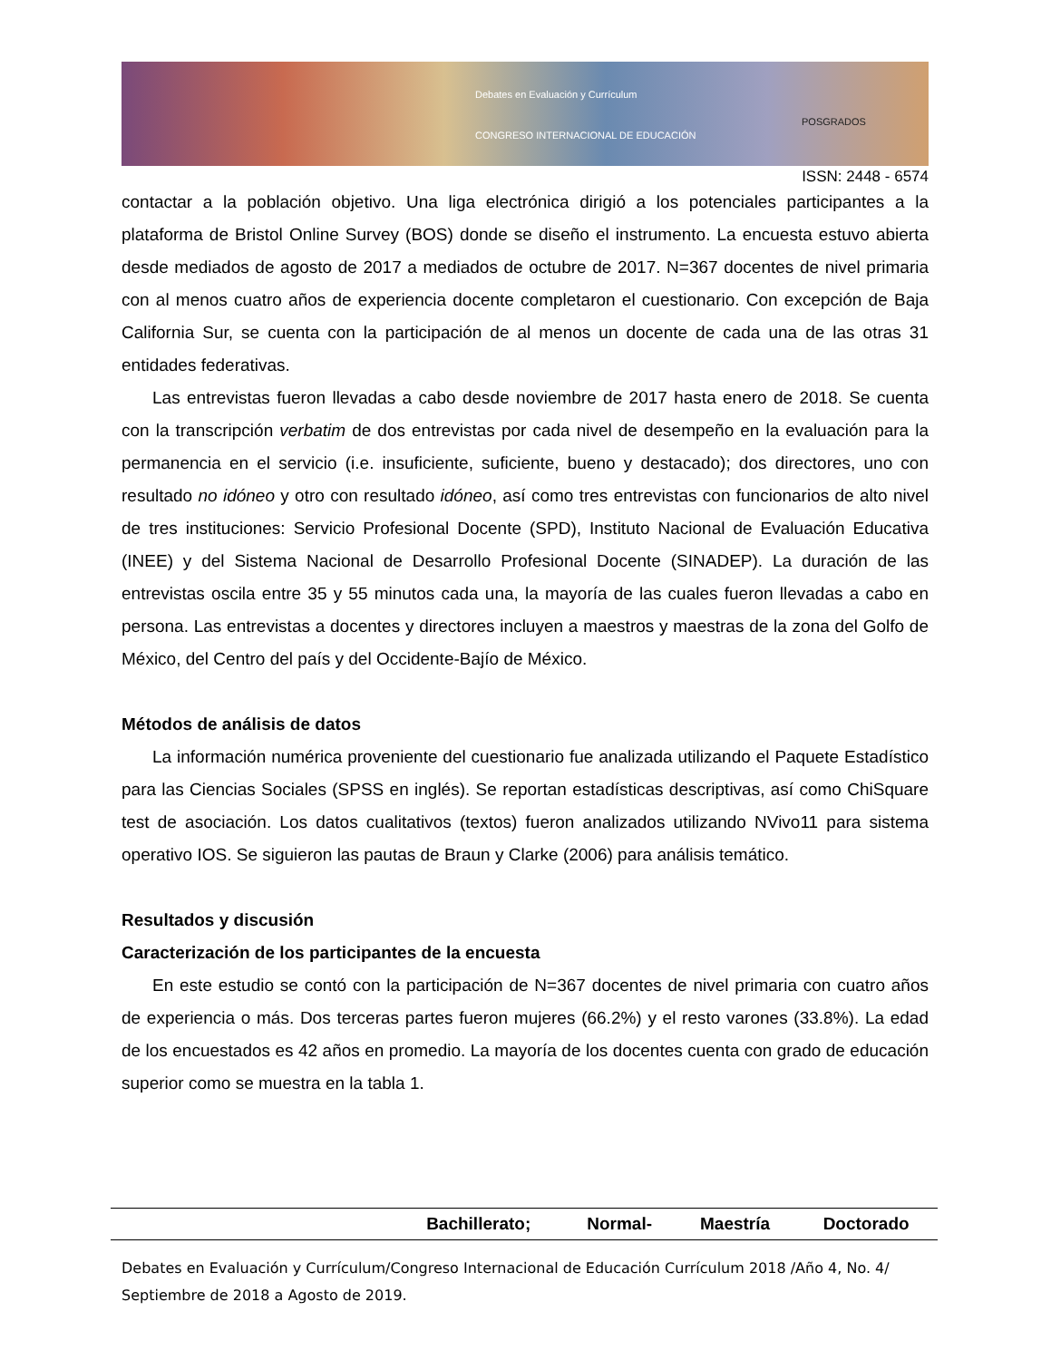Debates en Evaluación y Currículum
CONGRESO INTERNACIONAL DE EDUCACIÓN
POSGRADOS
ISSN: 2448 - 6574
contactar a la población objetivo. Una liga electrónica dirigió a los potenciales participantes a la plataforma de Bristol Online Survey (BOS) donde se diseño el instrumento. La encuesta estuvo abierta desde mediados de agosto de 2017 a mediados de octubre de 2017. N=367 docentes de nivel primaria con al menos cuatro años de experiencia docente completaron el cuestionario. Con excepción de Baja California Sur, se cuenta con la participación de al menos un docente de cada una de las otras 31 entidades federativas.
Las entrevistas fueron llevadas a cabo desde noviembre de 2017 hasta enero de 2018. Se cuenta con la transcripción verbatim de dos entrevistas por cada nivel de desempeño en la evaluación para la permanencia en el servicio (i.e. insuficiente, suficiente, bueno y destacado); dos directores, uno con resultado no idóneo y otro con resultado idóneo, así como tres entrevistas con funcionarios de alto nivel de tres instituciones: Servicio Profesional Docente (SPD), Instituto Nacional de Evaluación Educativa (INEE) y del Sistema Nacional de Desarrollo Profesional Docente (SINADEP). La duración de las entrevistas oscila entre 35 y 55 minutos cada una, la mayoría de las cuales fueron llevadas a cabo en persona. Las entrevistas a docentes y directores incluyen a maestros y maestras de la zona del Golfo de México, del Centro del país y del Occidente-Bajío de México.
Métodos de análisis de datos
La información numérica proveniente del cuestionario fue analizada utilizando el Paquete Estadístico para las Ciencias Sociales (SPSS en inglés). Se reportan estadísticas descriptivas, así como ChiSquare test de asociación. Los datos cualitativos (textos) fueron analizados utilizando NVivo11 para sistema operativo IOS. Se siguieron las pautas de Braun y Clarke (2006) para análisis temático.
Resultados y discusión
Caracterización de los participantes de la encuesta
En este estudio se contó con la participación de N=367 docentes de nivel primaria con cuatro años de experiencia o más. Dos terceras partes fueron mujeres (66.2%) y el resto varones (33.8%). La edad de los encuestados es 42 años en promedio. La mayoría de los docentes cuenta con grado de educación superior como se muestra en la tabla 1.
| | Bachillerato; | Normal- | Maestría | Doctorado |
| --- | --- | --- | --- | --- |
Debates en Evaluación y Currículum/Congreso Internacional de Educación Currículum 2018 /Año 4, No. 4/ Septiembre de 2018 a Agosto de 2019.